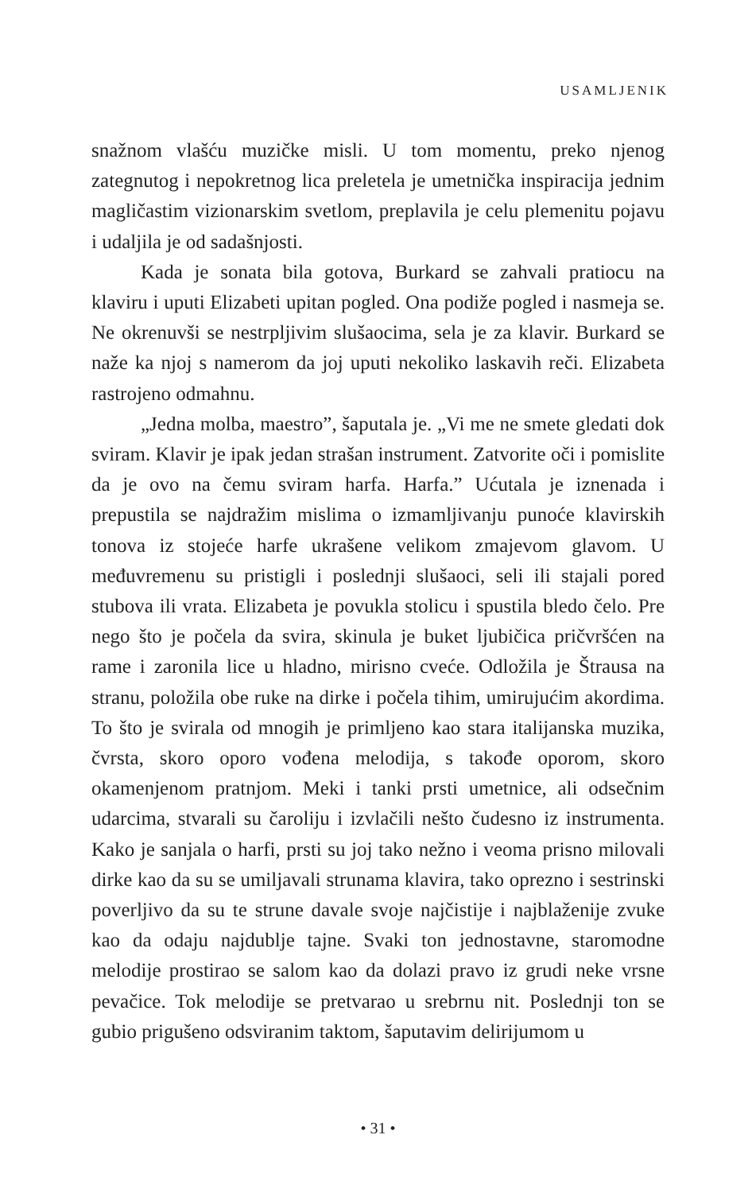USAMLJENIK
snažnom vlašću muzičke misli. U tom momentu, preko njenog zategnutog i nepokretnog lica preletela je umetnička inspiracija jednim magličastim vizionarskim svetlom, preplavila je celu plemenitu pojavu i udaljila je od sadašnjosti.
Kada je sonata bila gotova, Burkard se zahvali pratiocu na klaviru i uputi Elizabeti upitan pogled. Ona podiže pogled i nasmeja se. Ne okrenuvši se nestrpljivim slušaocima, sela je za klavir. Burkard se naže ka njoj s namerom da joj uputi nekoliko laskavih reči. Elizabeta rastrojeno odmahnu.
„Jedna molba, maestro”, šaputala je. „Vi me ne smete gledati dok sviram. Klavir je ipak jedan strašan instrument. Zatvorite oči i pomislite da je ovo na čemu sviram harfa. Harfa.” Ućutala je iznenada i prepustila se najdražim mislima o izmamljivanju punoće klavirskih tonova iz stojeće harfe ukrašene velikom zmajevom glavom. U međuvremenu su pristigli i poslednji slušaoci, seli ili stajali pored stubova ili vrata. Elizabeta je povukla stolicu i spustila bledo čelo. Pre nego što je počela da svira, skinula je buket ljubičica pričvršćen na rame i zaronila lice u hladno, mirisno cveće. Odložila je Štrausa na stranu, položila obe ruke na dirke i počela tihim, umirujućim akordima. To što je svirala od mnogih je primljeno kao stara italijanska muzika, čvrsta, skoro oporo vođena melodija, s takođe oporom, skoro okamenjenom pratnjom. Meki i tanki prsti umetnice, ali odsečnim udarcima, stvarali su čaroliju i izvlačili nešto čudesno iz instrumenta. Kako je sanjala o harfi, prsti su joj tako nežno i veoma prisno milovali dirke kao da su se umiljavali strunama klavira, tako oprezno i sestrinski poverljivo da su te strune davale svoje najčistije i najblaženije zvuke kao da odaju najdublje tajne. Svaki ton jednostavne, staromodne melodije prostirao se salom kao da dolazi pravo iz grudi neke vrsne pevačice. Tok melodije se pretvarao u srebrnu nit. Poslednji ton se gubio prigušeno odsviranim taktom, šaputavim delirijumom u
• 31 •